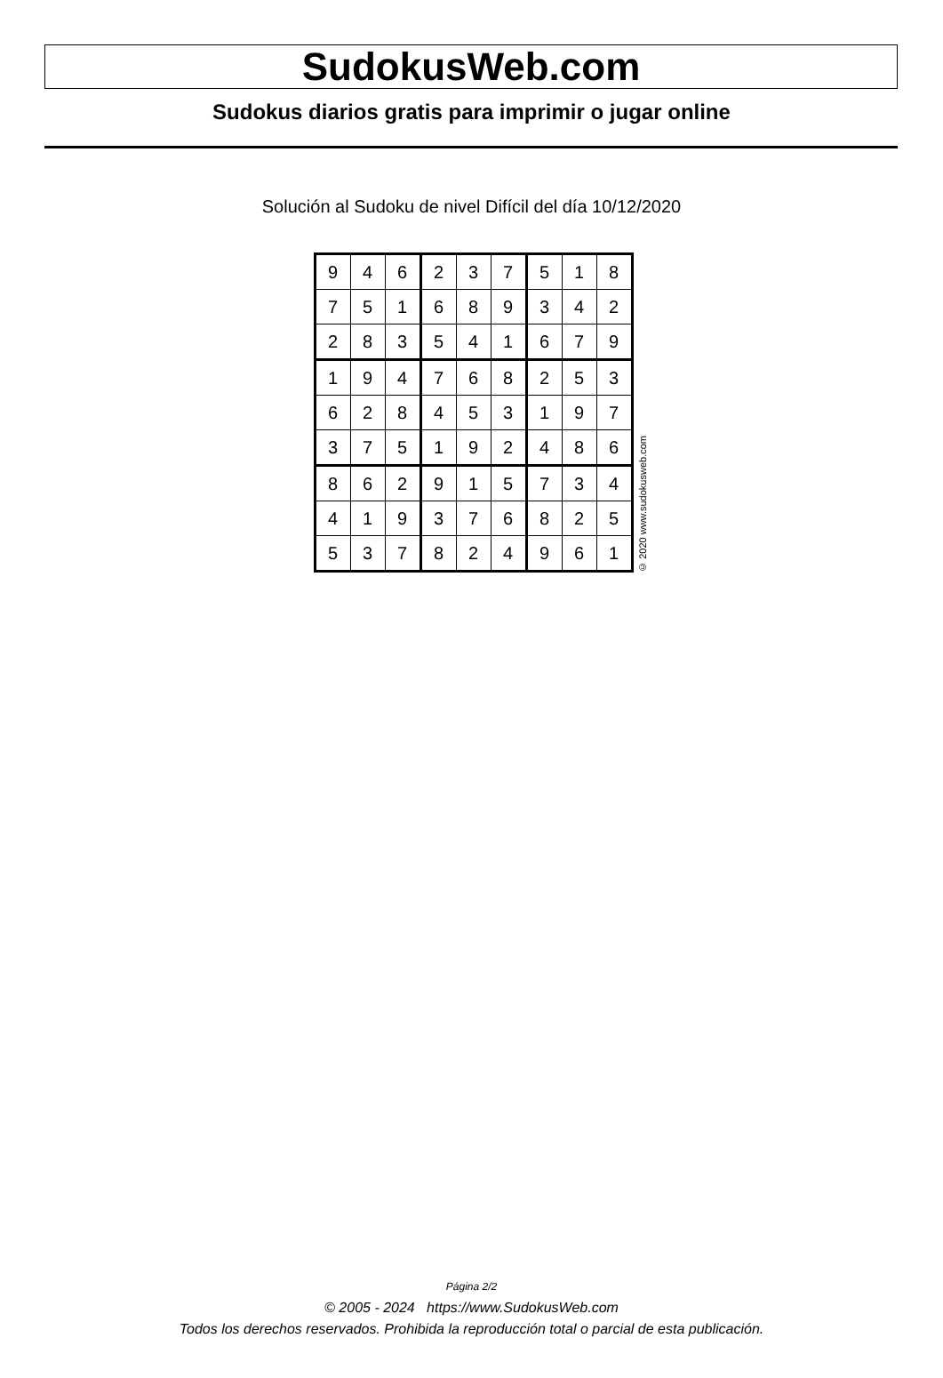SudokusWeb.com
Sudokus diarios gratis para imprimir o jugar online
Solución al Sudoku de nivel Difícil del día 10/12/2020
| 9 | 4 | 6 | 2 | 3 | 7 | 5 | 1 | 8 |
| 7 | 5 | 1 | 6 | 8 | 9 | 3 | 4 | 2 |
| 2 | 8 | 3 | 5 | 4 | 1 | 6 | 7 | 9 |
| 1 | 9 | 4 | 7 | 6 | 8 | 2 | 5 | 3 |
| 6 | 2 | 8 | 4 | 5 | 3 | 1 | 9 | 7 |
| 3 | 7 | 5 | 1 | 9 | 2 | 4 | 8 | 6 |
| 8 | 6 | 2 | 9 | 1 | 5 | 7 | 3 | 4 |
| 4 | 1 | 9 | 3 | 7 | 6 | 8 | 2 | 5 |
| 5 | 3 | 7 | 8 | 2 | 4 | 9 | 6 | 1 |
© 2020 www.sudokusweb.com
Página 2/2
© 2005 - 2024 https://www.SudokusWeb.com
Todos los derechos reservados. Prohibida la reproducción total o parcial de esta publicación.